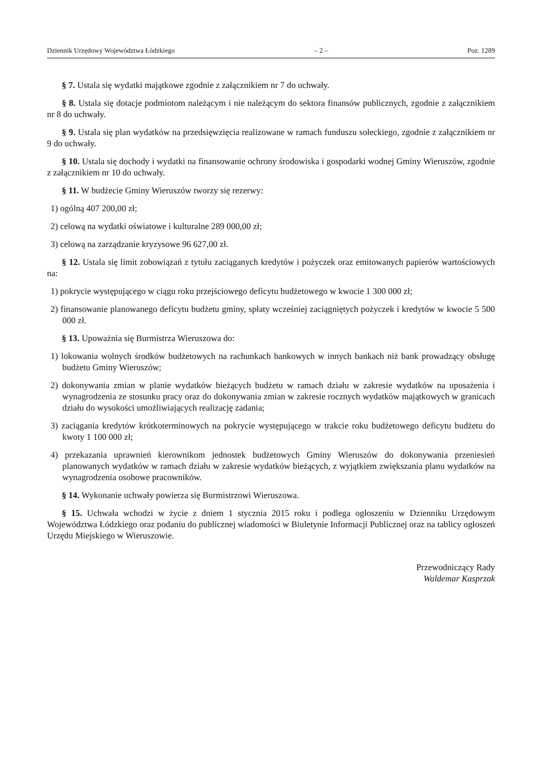Dziennik Urzędowy Województwa Łódzkiego – 2 – Poz. 1289
§ 7. Ustala się wydatki majątkowe zgodnie z załącznikiem nr 7 do uchwały.
§ 8. Ustala się dotacje podmiotom należącym i nie należącym do sektora finansów publicznych, zgodnie z załącznikiem nr 8 do uchwały.
§ 9. Ustala się plan wydatków na przedsięwzięcia realizowane w ramach funduszu sołeckiego, zgodnie z załącznikiem nr 9 do uchwały.
§ 10. Ustala się dochody i wydatki na finansowanie ochrony środowiska i gospodarki wodnej Gminy Wieruszów, zgodnie z załącznikiem nr 10 do uchwały.
§ 11. W budżecie Gminy Wieruszów tworzy się rezerwy:
1) ogólną 407 200,00 zł;
2) celową na wydatki oświatowe i kulturalne 289 000,00 zł;
3) celową na zarządzanie kryzysowe 96 627,00 zł.
§ 12. Ustala się limit zobowiązań z tytułu zaciąganych kredytów i pożyczek oraz emitowanych papierów wartościowych na:
1) pokrycie występującego w ciągu roku przejściowego deficytu budżetowego w kwocie 1 300 000 zł;
2) finansowanie planowanego deficytu budżetu gminy, spłaty wcześniej zaciągniętych pożyczek i kredytów w kwocie 5 500 000 zł.
§ 13. Upoważnia się Burmistrza Wieruszowa do:
1) lokowania wolnych środków budżetowych na rachunkach bankowych w innych bankach niż bank prowadzący obsługę budżetu Gminy Wieruszów;
2) dokonywania zmian w planie wydatków bieżących budżetu w ramach działu w zakresie wydatków na uposażenia i wynagrodzenia ze stosunku pracy oraz do dokonywania zmian w zakresie rocznych wydatków majątkowych w granicach działu do wysokości umożliwiających realizację zadania;
3) zaciągania kredytów krótkoterminowych na pokrycie występującego w trakcie roku budżetowego deficytu budżetu do kwoty 1 100 000 zł;
4) przekazania uprawnień kierownikom jednostek budżetowych Gminy Wieruszów do dokonywania przeniesień planowanych wydatków w ramach działu w zakresie wydatków bieżących, z wyjątkiem zwiększania planu wydatków na wynagrodzenia osobowe pracowników.
§ 14. Wykonanie uchwały powierza się Burmistrzowi Wieruszowa.
§ 15. Uchwała wchodzi w życie z dniem 1 stycznia 2015 roku i podlega ogłoszeniu w Dzienniku Urzędowym Województwa Łódzkiego oraz podaniu do publicznej wiadomości w Biuletynie Informacji Publicznej oraz na tablicy ogłoszeń Urzędu Miejskiego w Wieruszowie.
Przewodniczący Rady
Waldemar Kasprzak